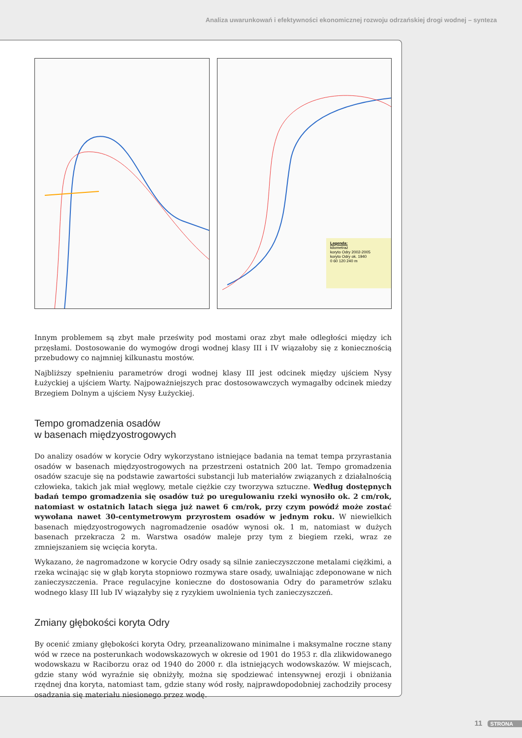Analiza uwarunkowań i efektywności ekonomicznej rozwoju odrzańskiej drogi wodnej – synteza
Legenda:
kilometraż
koryto Odry 2002-2005
koryto Odry ok. 1940
0 60 120 240 m
Innym problemem są zbyt małe prześwity pod mostami oraz zbyt małe odległości między ich przęsłami. Dostosowanie do wymogów drogi wodnej klasy III i IV wiązałoby się z koniecznością przebudowy co najmniej kilkunastu mostów.
Najbliższy spełnieniu parametrów drogi wodnej klasy III jest odcinek między ujściem Nysy Łużyckiej a ujściem Warty. Najpoważniejszych prac dostosowawczych wymagałby odcinek miedzy Brzegiem Dolnym a ujściem Nysy Łużyckiej.
Tempo gromadzenia osadów
w basenach międzyostrogowych
Do analizy osadów w korycie Odry wykorzystano istniejące badania na temat tempa przyrastania osadów w basenach międzyostrogowych na przestrzeni ostatnich 200 lat. Tempo gromadzenia osadów szacuje się na podstawie zawartości substancji lub materiałów związanych z działalnością człowieka, takich jak miał węglowy, metale ciężkie czy tworzywa sztuczne. Według dostępnych badań tempo gromadzenia się osadów tuż po uregulowaniu rzeki wynosiło ok. 2 cm/rok, natomiast w ostatnich latach sięga już nawet 6 cm/rok, przy czym powódź może zostać wywołana nawet 30-centymetrowym przyrostem osadów w jednym roku. W niewielkich basenach międzyostrogowych nagromadzenie osadów wynosi ok. 1 m, natomiast w dużych basenach przekracza 2 m. Warstwa osadów maleje przy tym z biegiem rzeki, wraz ze zmniejszaniem się wcięcia koryta.
Wykazano, że nagromadzone w korycie Odry osady są silnie zanieczyszczone metalami ciężkimi, a rzeka wcinając się w głąb koryta stopniowo rozmywa stare osady, uwalniając zdeponowane w nich zanieczyszczenia. Prace regulacyjne konieczne do dostosowania Odry do parametrów szlaku wodnego klasy III lub IV wiązałyby się z ryzykiem uwolnienia tych zanieczyszczeń.
Zmiany głębokości koryta Odry
By ocenić zmiany głębokości koryta Odry, przeanalizowano minimalne i maksymalne roczne stany wód w rzece na posterunkach wodowskazowych w okresie od 1901 do 1953 r. dla zlikwidowanego wodowskazu w Raciborzu oraz od 1940 do 2000 r. dla istniejących wodowskazów. W miejscach, gdzie stany wód wyraźnie się obniżyły, można się spodziewać intensywnej erozji i obniżania rzędnej dna koryta, natomiast tam, gdzie stany wód rosły, najprawdopodobniej zachodziły procesy osadzania się materiału niesionego przez wodę.
11 STRONA